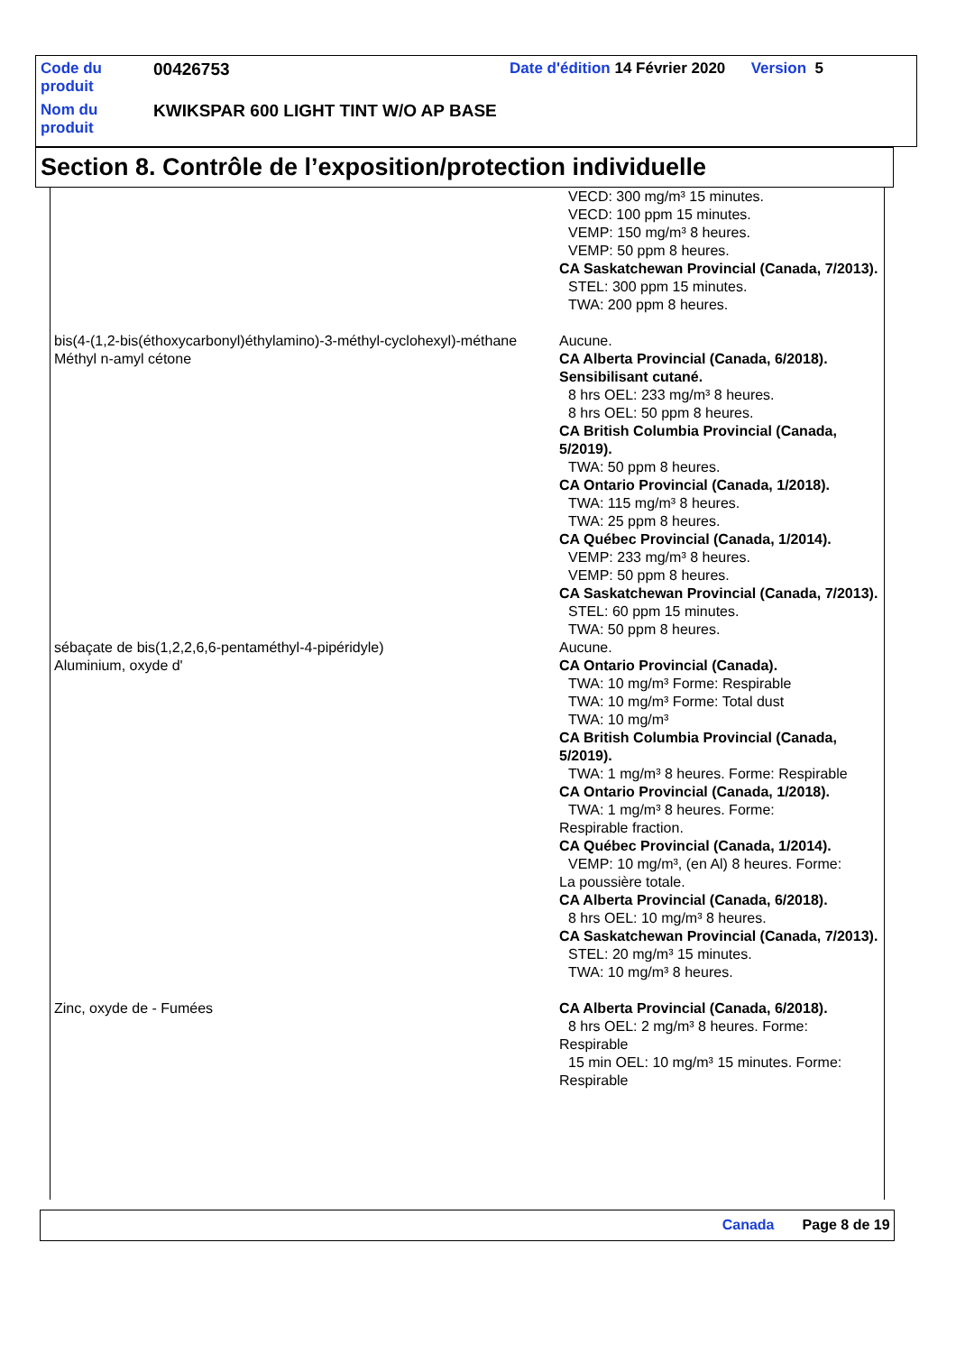| Code du produit | 00426753 | Date d'édition 14 Février 2020 Version 5 |
| Nom du produit | KWIKSPAR 600 LIGHT TINT W/O AP BASE | |
Section 8. Contrôle de l’exposition/protection individuelle
| | VECD: 300 mg/m³ 15 minutes. VECD: 100 ppm 15 minutes. VEMP: 150 mg/m³ 8 heures. VEMP: 50 ppm 8 heures. CA Saskatchewan Provincial (Canada, 7/2013). STEL: 300 ppm 15 minutes. TWA: 200 ppm 8 heures. |
| bis(4-(1,2-bis(éthoxycarbonyl)éthylamino)-3-méthyl-cyclohexyl)-méthane | Aucune. |
| Méthyl n-amyl cétone | CA Alberta Provincial (Canada, 6/2018). Sensibilisant cutané. 8 hrs OEL: 233 mg/m³ 8 heures. 8 hrs OEL: 50 ppm 8 heures. CA British Columbia Provincial (Canada, 5/2019). TWA: 50 ppm 8 heures. CA Ontario Provincial (Canada, 1/2018). TWA: 115 mg/m³ 8 heures. TWA: 25 ppm 8 heures. CA Québec Provincial (Canada, 1/2014). VEMP: 233 mg/m³ 8 heures. VEMP: 50 ppm 8 heures. CA Saskatchewan Provincial (Canada, 7/2013). STEL: 60 ppm 15 minutes. TWA: 50 ppm 8 heures. |
| sébaçate de bis(1,2,2,6,6-pentaméthyl-4-pipéridyle) | Aucune. |
| Aluminium, oxyde d' | CA Ontario Provincial (Canada). TWA: 10 mg/m³ Forme: Respirable TWA: 10 mg/m³ Forme: Total dust TWA: 10 mg/m³ CA British Columbia Provincial (Canada, 5/2019). TWA: 1 mg/m³ 8 heures. Forme: Respirable CA Ontario Provincial (Canada, 1/2018). TWA: 1 mg/m³ 8 heures. Forme: Respirable fraction. CA Québec Provincial (Canada, 1/2014). VEMP: 10 mg/m³, (en Al) 8 heures. Forme: La poussière totale. CA Alberta Provincial (Canada, 6/2018). 8 hrs OEL: 10 mg/m³ 8 heures. CA Saskatchewan Provincial (Canada, 7/2013). STEL: 20 mg/m³ 15 minutes. TWA: 10 mg/m³ 8 heures. |
| Zinc, oxyde de - Fumées | CA Alberta Provincial (Canada, 6/2018). 8 hrs OEL: 2 mg/m³ 8 heures. Forme: Respirable 15 min OEL: 10 mg/m³ 15 minutes. Forme: Respirable |
Canada Page 8 de 19